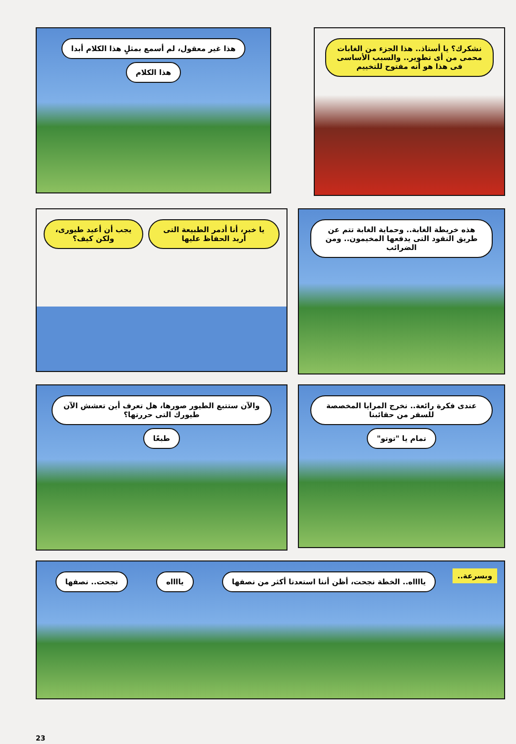نشكرك؟ يا أستاذ.. هذا الجزء من الغابات محمى من أى تطوير.. والسبب الأساسى فى هذا هو أنه مفتوح للتخييم
هذا غير معقول، لم أسمع بمثلٍ هذا الكلام أبدا
هذا الكلام
هذه خريطة الغابة.. وحماية الغابة تتم عن طريق النقود التى يدفعها المخيمون.. ومن الضرائب
يا خبر، أنا أدمر الطبيعة التى أريد الحفاظ عليها
يجب أن أعيد طيورى، ولكن كيف؟
عندى فكرة رائعة.. نخرج المرايا المخصصة للسفر من حقائبنا
تمام يا "توتو"
والآن ستتبع الطيور صورها، هل تعرف أين تعشش الآن طيورك التى حررتها؟
طبعًا
وبسرعة..
يااااه.. الخطة نجحت، أظن أننا استعدنا أكثر من نصفها
يااااه نجحت.. نصفها
23